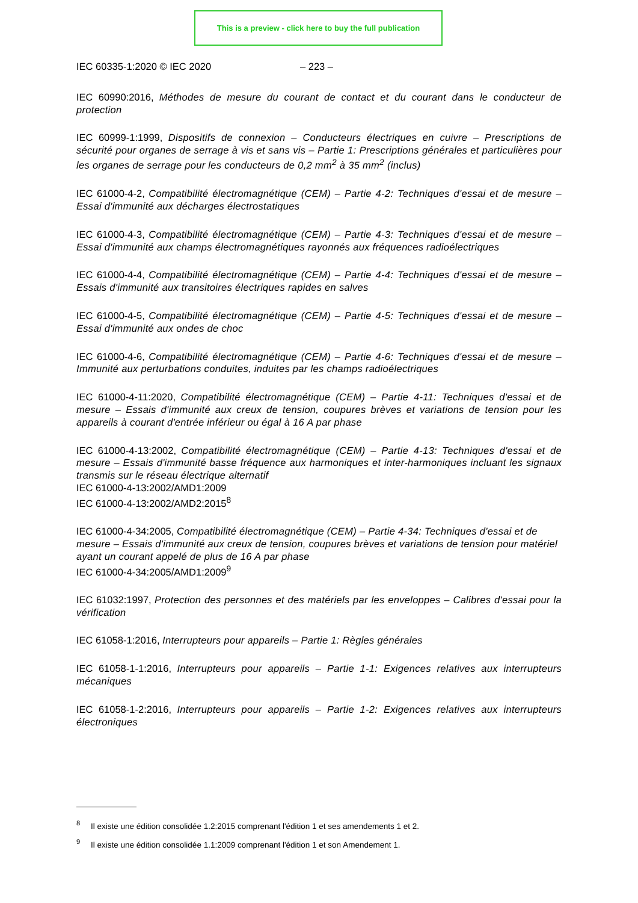This is a preview - click here to buy the full publication
IEC 60335-1:2020 © IEC 2020 – 223 –
IEC 60990:2016, Méthodes de mesure du courant de contact et du courant dans le conducteur de protection
IEC 60999-1:1999, Dispositifs de connexion – Conducteurs électriques en cuivre – Prescriptions de sécurité pour organes de serrage à vis et sans vis – Partie 1: Prescriptions générales et particulières pour les organes de serrage pour les conducteurs de 0,2 mm<sup>2</sup> à 35 mm<sup>2</sup> (inclus)
IEC 61000-4-2, Compatibilité électromagnétique (CEM) – Partie 4-2: Techniques d'essai et de mesure – Essai d'immunité aux décharges électrostatiques
IEC 61000-4-3, Compatibilité électromagnétique (CEM) – Partie 4-3: Techniques d'essai et de mesure – Essai d'immunité aux champs électromagnétiques rayonnés aux fréquences radioélectriques
IEC 61000-4-4, Compatibilité électromagnétique (CEM) – Partie 4-4: Techniques d'essai et de mesure – Essais d'immunité aux transitoires électriques rapides en salves
IEC 61000-4-5, Compatibilité électromagnétique (CEM) – Partie 4-5: Techniques d'essai et de mesure – Essai d'immunité aux ondes de choc
IEC 61000-4-6, Compatibilité électromagnétique (CEM) – Partie 4-6: Techniques d'essai et de mesure – Immunité aux perturbations conduites, induites par les champs radioélectriques
IEC 61000-4-11:2020, Compatibilité électromagnétique (CEM) – Partie 4-11: Techniques d'essai et de mesure – Essais d'immunité aux creux de tension, coupures brèves et variations de tension pour les appareils à courant d'entrée inférieur ou égal à 16 A par phase
IEC 61000-4-13:2002, Compatibilité électromagnétique (CEM) – Partie 4-13: Techniques d'essai et de mesure – Essais d'immunité basse fréquence aux harmoniques et inter-harmoniques incluant les signaux transmis sur le réseau électrique alternatif
IEC 61000-4-13:2002/AMD1:2009
IEC 61000-4-13:2002/AMD2:2015<sup>8</sup>
IEC 61000-4-34:2005, Compatibilité électromagnétique (CEM) – Partie 4-34: Techniques d'essai et de mesure – Essais d'immunité aux creux de tension, coupures brèves et variations de tension pour matériel ayant un courant appelé de plus de 16 A par phase
IEC 61000-4-34:2005/AMD1:2009<sup>9</sup>
IEC 61032:1997, Protection des personnes et des matériels par les enveloppes – Calibres d'essai pour la vérification
IEC 61058-1:2016, Interrupteurs pour appareils – Partie 1: Règles générales
IEC 61058-1-1:2016, Interrupteurs pour appareils – Partie 1-1: Exigences relatives aux interrupteurs mécaniques
IEC 61058-1-2:2016, Interrupteurs pour appareils – Partie 1-2: Exigences relatives aux interrupteurs électroniques
<sup>8</sup> Il existe une édition consolidée 1.2:2015 comprenant l'édition 1 et ses amendements 1 et 2.
<sup>9</sup> Il existe une édition consolidée 1.1:2009 comprenant l'édition 1 et son Amendement 1.